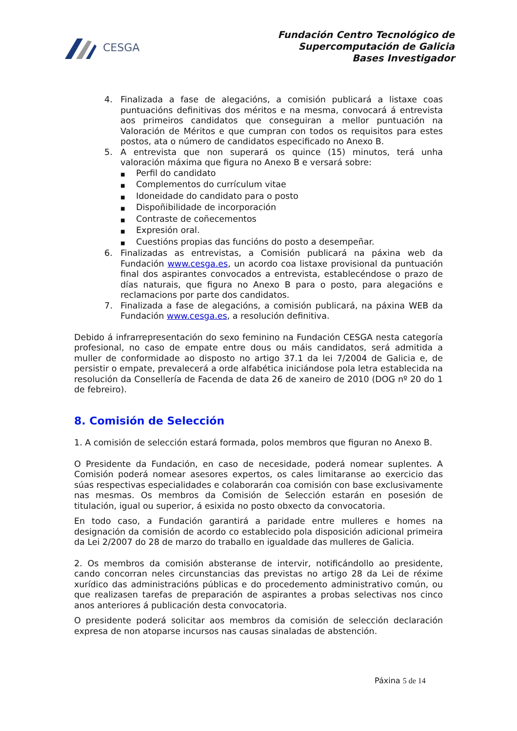CESGA
Fundación Centro Tecnológico de
Supercomputación de Galicia
Bases Investigador
4. Finalizada a fase de alegacións, a comisión publicará a listaxe coas puntuacións definitivas dos méritos e na mesma, convocará á entrevista aos primeiros candidatos que conseguiran a mellor puntuación na Valoración de Méritos e que cumpran con todos os requisitos para estes postos, ata o número de candidatos especificado no Anexo B.
5. A entrevista que non superará os quince (15) minutos, terá unha valoración máxima que figura no Anexo B e versará sobre:
■ Perfil do candidato
■ Complementos do currículum vitae
■ Idoneidade do candidato para o posto
■ Dispoñibilidade de incorporación
■ Contraste de coñecementos
■ Expresión oral.
■ Cuestións propias das funcións do posto a desempeñar.
6. Finalizadas as entrevistas, a Comisión publicará na páxina web da Fundación www.cesga.es, un acordo coa listaxe provisional da puntuación final dos aspirantes convocados a entrevista, establecéndose o prazo de días naturais, que figura no Anexo B para o posto, para alegacións e reclamacions por parte dos candidatos.
7. Finalizada a fase de alegacións, a comisión publicará, na páxina WEB da Fundación www.cesga.es, a resolución definitiva.
Debido á infrarrepresentación do sexo feminino na Fundación CESGA nesta categoría profesional, no caso de empate entre dous ou máis candidatos, será admitida a muller de conformidade ao disposto no artigo 37.1 da lei 7/2004 de Galicia e, de persistir o empate, prevalecerá a orde alfabética iniciándose pola letra establecida na resolución da Consellería de Facenda de data 26 de xaneiro de 2010 (DOG nº 20 do 1 de febreiro).
8. Comisión de Selección
1. A comisión de selección estará formada, polos membros que figuran no Anexo B.
O Presidente da Fundación, en caso de necesidade, poderá nomear suplentes. A Comisión poderá nomear asesores expertos, os cales limitaranse ao exercicio das súas respectivas especialidades e colaborarán coa comisión con base exclusivamente nas mesmas. Os membros da Comisión de Selección estarán en posesión de titulación, igual ou superior, á esixida no posto obxecto da convocatoria.
En todo caso, a Fundación garantirá a paridade entre mulleres e homes na designación da comisión de acordo co establecido pola disposición adicional primeira da Lei 2/2007 do 28 de marzo do traballo en igualdade das mulleres de Galicia.
2. Os membros da comisión absteranse de intervir, notificándollo ao presidente, cando concorran neles circunstancias das previstas no artigo 28 da Lei de réxime xurídico das administracións públicas e do procedemento administrativo común, ou que realizasen tarefas de preparación de aspirantes a probas selectivas nos cinco anos anteriores á publicación desta convocatoria.
O presidente poderá solicitar aos membros da comisión de selección declaración expresa de non atoparse incursos nas causas sinaladas de abstención.
Páxina 5 de 14